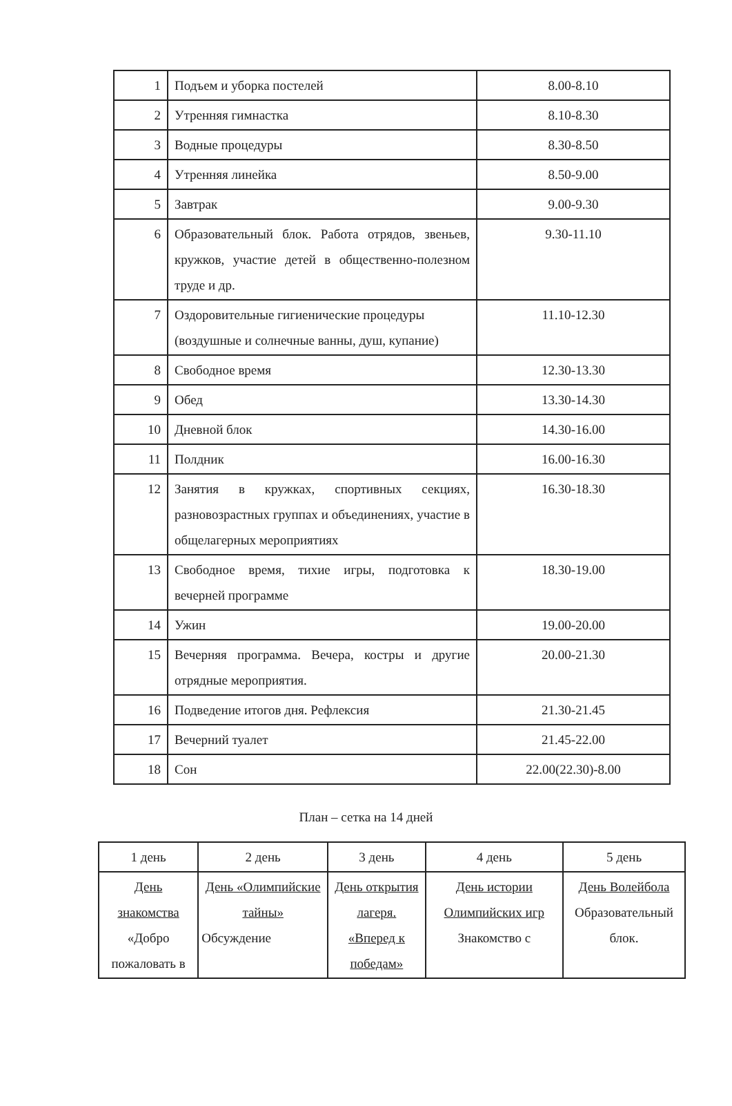| 1 | Подъем и уборка постелей | 8.00-8.10 |
| 2 | Утренняя гимнастка | 8.10-8.30 |
| 3 | Водные процедуры | 8.30-8.50 |
| 4 | Утренняя линейка | 8.50-9.00 |
| 5 | Завтрак | 9.00-9.30 |
| 6 | Образовательный блок. Работа отрядов, звеньев, кружков, участие детей в общественно-полезном труде и др. | 9.30-11.10 |
| 7 | Оздоровительные гигиенические процедуры (воздушные и солнечные ванны, душ, купание) | 11.10-12.30 |
| 8 | Свободное время | 12.30-13.30 |
| 9 | Обед | 13.30-14.30 |
| 10 | Дневной блок | 14.30-16.00 |
| 11 | Полдник | 16.00-16.30 |
| 12 | Занятия в кружках, спортивных секциях, разновозрастных группах и объединениях, участие в общелагерных мероприятиях | 16.30-18.30 |
| 13 | Свободное время, тихие игры, подготовка к вечерней программе | 18.30-19.00 |
| 14 | Ужин | 19.00-20.00 |
| 15 | Вечерняя программа. Вечера, костры и другие отрядные мероприятия. | 20.00-21.30 |
| 16 | Подведение итогов дня. Рефлексия | 21.30-21.45 |
| 17 | Вечерний туалет | 21.45-22.00 |
| 18 | Сон | 22.00(22.30)-8.00 |
План – сетка на 14 дней
| 1 день | 2 день | 3 день | 4 день | 5 день |
| День знакомства «Добро пожаловать в | День «Олимпийские тайны» Обсуждение | День открытия лагеря. «Вперед к победам» | День истории Олимпийских игр Знакомство с | День Волейбола Образовательный блок. |